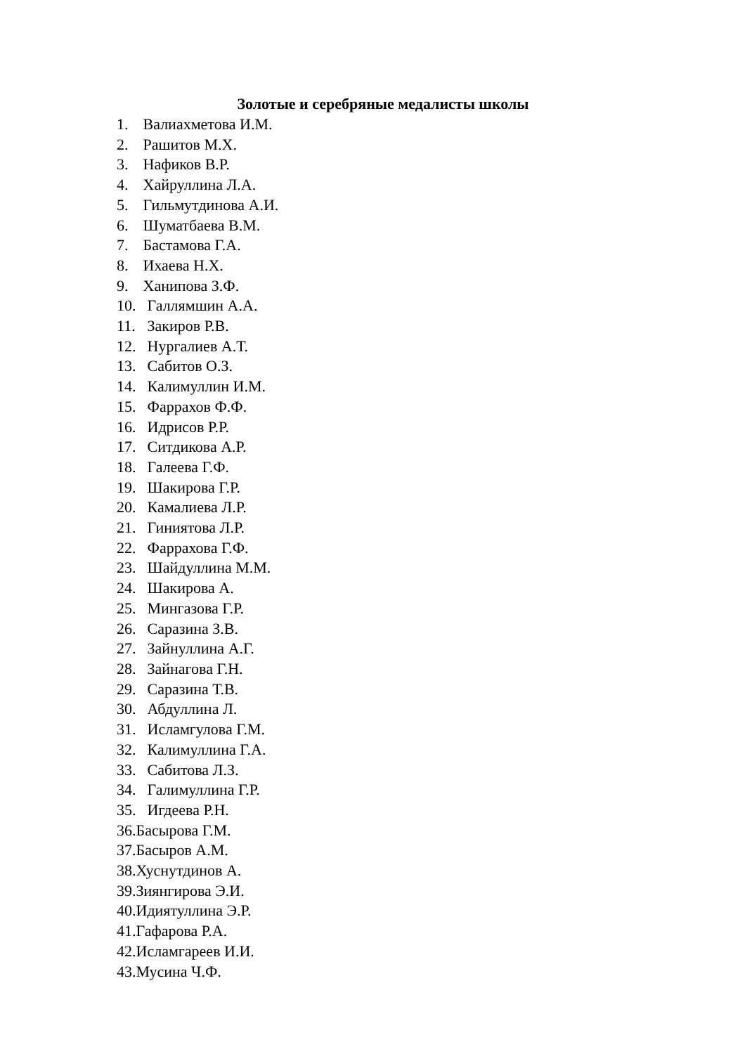Золотые и серебряные медалисты школы
1. Валиахметова И.М.
2. Рашитов М.Х.
3. Нафиков В.Р.
4. Хайруллина Л.А.
5. Гильмутдинова А.И.
6. Шуматбаева В.М.
7. Бастамова Г.А.
8. Ихаева Н.Х.
9. Ханипова З.Ф.
10. Галлямшин А.А.
11. Закиров Р.В.
12. Нургалиев А.Т.
13. Сабитов О.З.
14. Калимуллин И.М.
15. Фаррахов Ф.Ф.
16. Идрисов Р.Р.
17. Ситдикова А.Р.
18. Галеева Г.Ф.
19. Шакирова Г.Р.
20. Камалиева Л.Р.
21. Гиниятова Л.Р.
22. Фаррахова Г.Ф.
23. Шайдуллина М.М.
24. Шакирова А.
25. Мингазова Г.Р.
26. Саразина З.В.
27. Зайнуллина А.Г.
28. Зайнагова Г.Н.
29. Саразина Т.В.
30. Абдуллина Л.
31. Исламгулова Г.М.
32. Калимуллина Г.А.
33. Сабитова Л.З.
34. Галимуллина Г.Р.
35. Игдеева Р.Н.
36.Басырова Г.М.
37.Басыров А.М.
38.Хуснутдинов А.
39.Зиянгирова Э.И.
40.Идиятуллина Э.Р.
41.Гафарова Р.А.
42.Исламгареев И.И.
43.Мусина Ч.Ф.